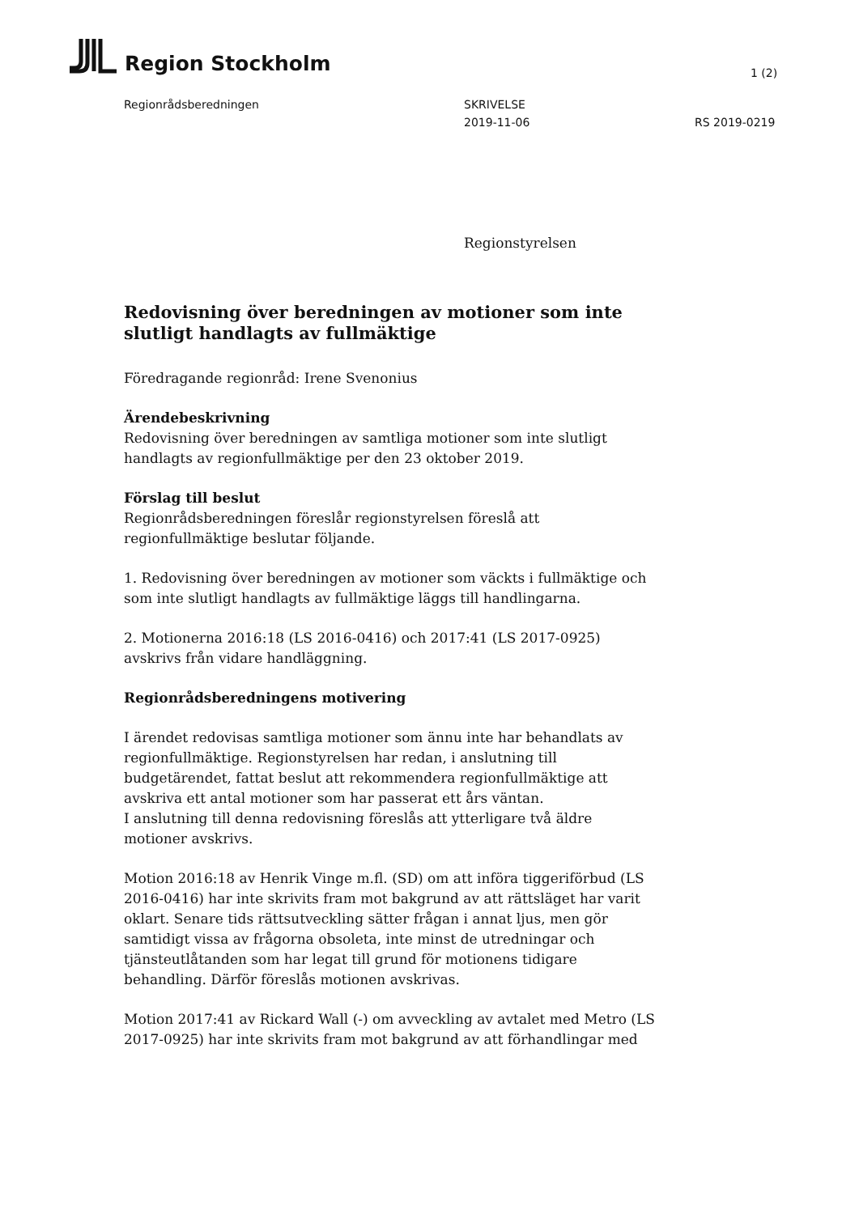Region Stockholm
1 (2)
Regionrådsberedningen SKRIVELSE
2019-11-06
RS 2019-0219
Regionstyrelsen
Redovisning över beredningen av motioner som inte slutligt handlagts av fullmäktige
Föredragande regionråd: Irene Svenonius
Ärendebeskrivning
Redovisning över beredningen av samtliga motioner som inte slutligt handlagts av regionfullmäktige per den 23 oktober 2019.
Förslag till beslut
Regionrådsberedningen föreslår regionstyrelsen föreslå att regionfullmäktige beslutar följande.
1. Redovisning över beredningen av motioner som väckts i fullmäktige och som inte slutligt handlagts av fullmäktige läggs till handlingarna.
2. Motionerna 2016:18 (LS 2016-0416) och 2017:41 (LS 2017-0925) avskrivs från vidare handläggning.
Regionrådsberedningens motivering
I ärendet redovisas samtliga motioner som ännu inte har behandlats av regionfullmäktige. Regionstyrelsen har redan, i anslutning till budgetärendet, fattat beslut att rekommendera regionfullmäktige att avskriva ett antal motioner som har passerat ett års väntan.
I anslutning till denna redovisning föreslås att ytterligare två äldre motioner avskrivs.
Motion 2016:18 av Henrik Vinge m.fl. (SD) om att införa tiggeriförbud (LS 2016-0416) har inte skrivits fram mot bakgrund av att rättsläget har varit oklart. Senare tids rättsutveckling sätter frågan i annat ljus, men gör samtidigt vissa av frågorna obsoleta, inte minst de utredningar och tjänsteutlåtanden som har legat till grund för motionens tidigare behandling. Därför föreslås motionen avskrivas.
Motion 2017:41 av Rickard Wall (-) om avveckling av avtalet med Metro (LS 2017-0925) har inte skrivits fram mot bakgrund av att förhandlingar med